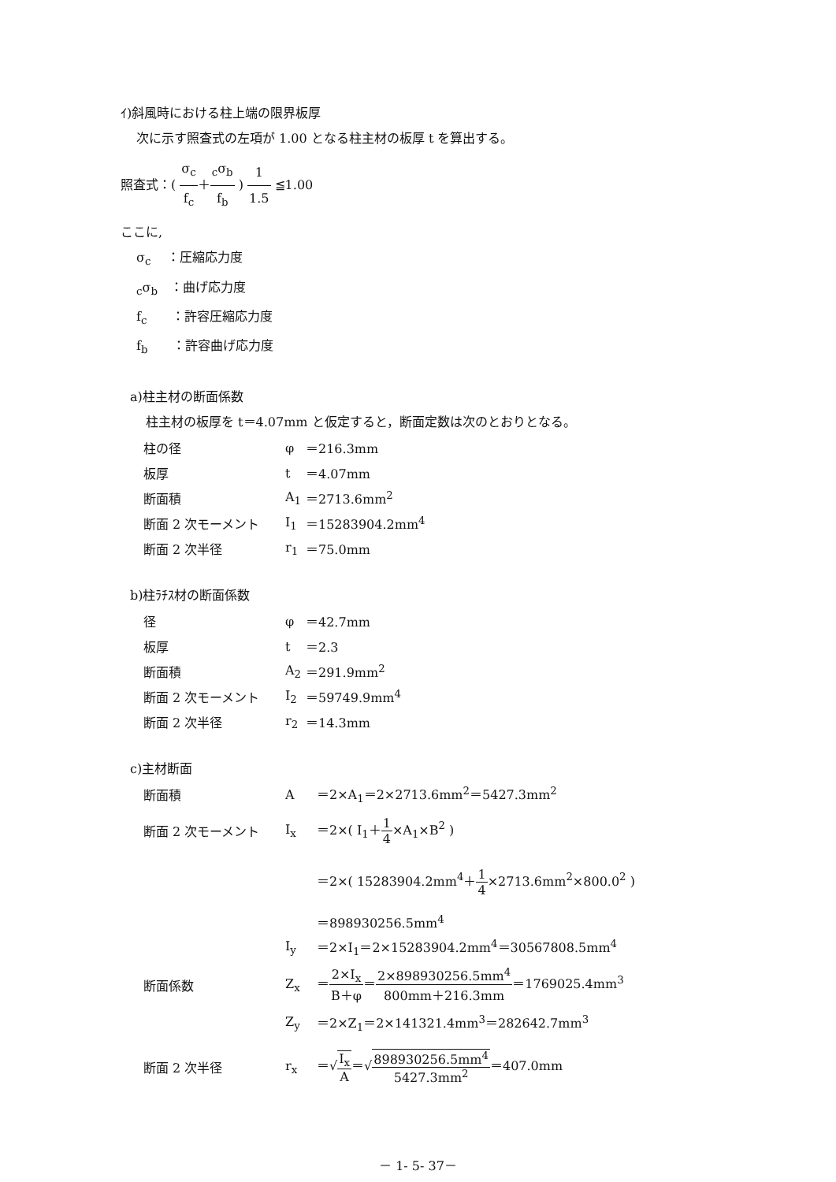ｲ)斜風時における柱上端の限界板厚
次に示す照査式の左項が 1.00 となる柱主材の板厚 t を算出する。
照査式：( σ<sub>c</sub> f<sub>c</sub>＋<sub>c</sub>σ<sub>b</sub> f<sub>b</sub> ) 1 1.5 ≦1.00
ここに,
σ<sub>c</sub>　 ：圧縮応力度
<sub>c</sub>σ<sub>b</sub>　：曲げ応力度
f<sub>c</sub>　　：許容圧縮応力度
f<sub>b</sub>　　：許容曲げ応力度
a)柱主材の断面係数
柱主材の板厚を t＝4.07mm と仮定すると，断面定数は次のとおりとなる。
| 柱の径 | φ | ＝216.3mm |
| 板厚 | t | ＝4.07mm |
| 断面積 | A<sub>1</sub> | ＝2713.6mm<sup>2</sup> |
| 断面 2 次モーメント | I<sub>1</sub> | ＝15283904.2mm<sup>4</sup> |
| 断面 2 次半径 | r<sub>1</sub> | ＝75.0mm |
b)柱ﾗﾁｽ材の断面係数
| 径 | φ | ＝42.7mm |
| 板厚 | t | ＝2.3 |
| 断面積 | A<sub>2</sub> | ＝291.9mm<sup>2</sup> |
| 断面 2 次モーメント | I<sub>2</sub> | ＝59749.9mm<sup>4</sup> |
| 断面 2 次半径 | r<sub>2</sub> | ＝14.3mm |
c)主材断面
| 断面積 | A | ＝2×A<sub>1</sub>＝2×2713.6mm<sup>2</sup>＝5427.3mm<sup>2</sup> |
| 断面 2 次モーメント | I<sub>x</sub> | ＝2×( I<sub>1</sub>＋ 1 4 ×A<sub>1</sub>×B<sup>2</sup> ) |
| | | ＝2×( 15283904.2mm<sup>4</sup>＋ 1 4 ×2713.6mm<sup>2</sup>×800.0<sup>2</sup> ) |
| | | ＝898930256.5mm<sup>4</sup> |
| | I<sub>y</sub> | ＝2×I<sub>1</sub>＝2×15283904.2mm<sup>4</sup>＝30567808.5mm<sup>4</sup> |
| 断面係数 | Z<sub>x</sub> | ＝ 2×I<sub>x</sub> B＋φ ＝ 2×898930256.5mm<sup>4</sup> 800mm＋216.3mm ＝1769025.4mm<sup>3</sup> |
| | Z<sub>y</sub> | ＝2×Z<sub>1</sub>＝2×141321.4mm<sup>3</sup>＝282642.7mm<sup>3</sup> |
| 断面 2 次半径 | r<sub>x</sub> | ＝√ I<sub>x</sub> A ＝√ 898930256.5mm<sup>4</sup> 5427.3mm<sup>2</sup> ＝407.0mm |
－ 1- 5- 37－